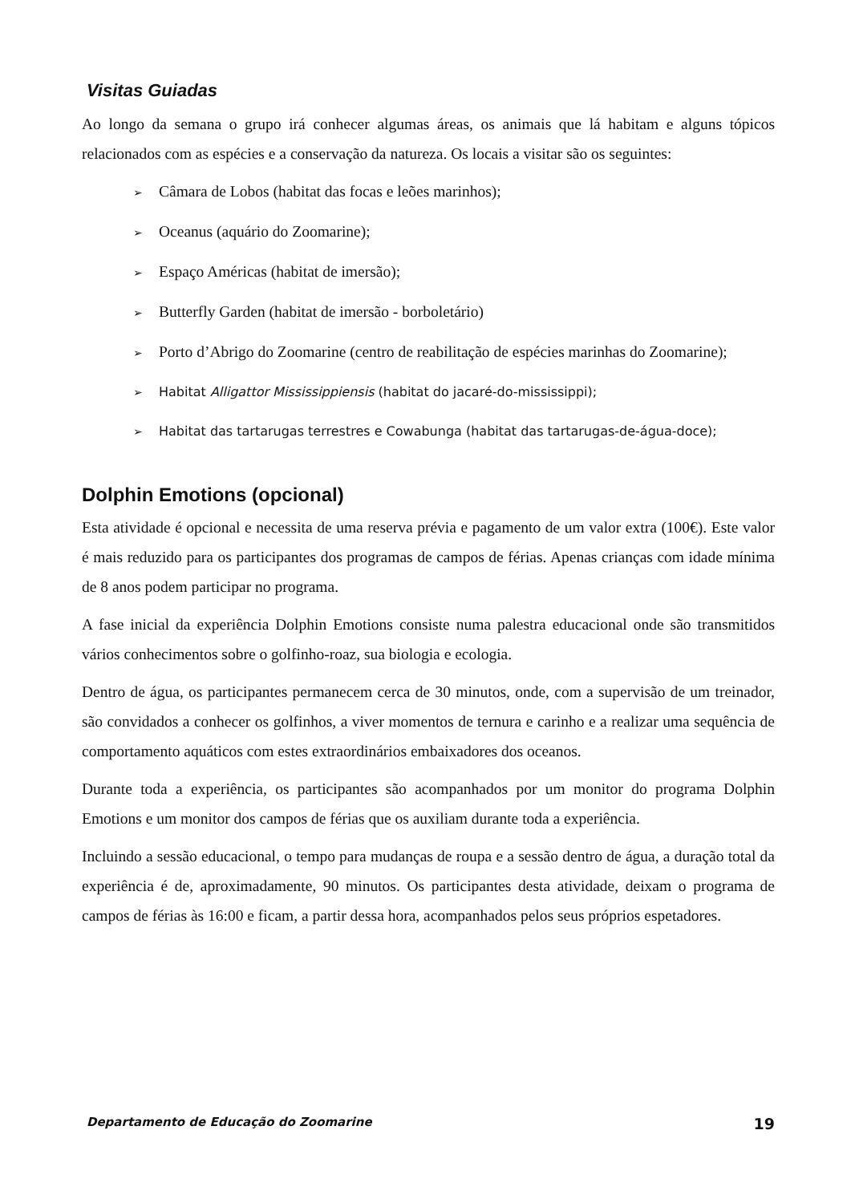Visitas Guiadas
Ao longo da semana o grupo irá conhecer algumas áreas, os animais que lá habitam e alguns tópicos relacionados com as espécies e a conservação da natureza. Os locais a visitar são os seguintes:
➢ Câmara de Lobos (habitat das focas e leões marinhos);
➢ Oceanus (aquário do Zoomarine);
➢ Espaço Américas (habitat de imersão);
➢ Butterfly Garden (habitat de imersão - borboletário)
➢ Porto d’Abrigo do Zoomarine (centro de reabilitação de espécies marinhas do Zoomarine);
➢ Habitat Alligattor Mississippiensis (habitat do jacaré-do-mississippi);
➢ Habitat das tartarugas terrestres e Cowabunga (habitat das tartarugas-de-água-doce);
Dolphin Emotions (opcional)
Esta atividade é opcional e necessita de uma reserva prévia e pagamento de um valor extra (100€). Este valor é mais reduzido para os participantes dos programas de campos de férias. Apenas crianças com idade mínima de 8 anos podem participar no programa.
A fase inicial da experiência Dolphin Emotions consiste numa palestra educacional onde são transmitidos vários conhecimentos sobre o golfinho-roaz, sua biologia e ecologia.
Dentro de água, os participantes permanecem cerca de 30 minutos, onde, com a supervisão de um treinador, são convidados a conhecer os golfinhos, a viver momentos de ternura e carinho e a realizar uma sequência de comportamento aquáticos com estes extraordinários embaixadores dos oceanos.
Durante toda a experiência, os participantes são acompanhados por um monitor do programa Dolphin Emotions e um monitor dos campos de férias que os auxiliam durante toda a experiência.
Incluindo a sessão educacional, o tempo para mudanças de roupa e a sessão dentro de água, a duração total da experiência é de, aproximadamente, 90 minutos. Os participantes desta atividade, deixam o programa de campos de férias às 16:00 e ficam, a partir dessa hora, acompanhados pelos seus próprios espetadores.
Departamento de Educação do Zoomarine 19